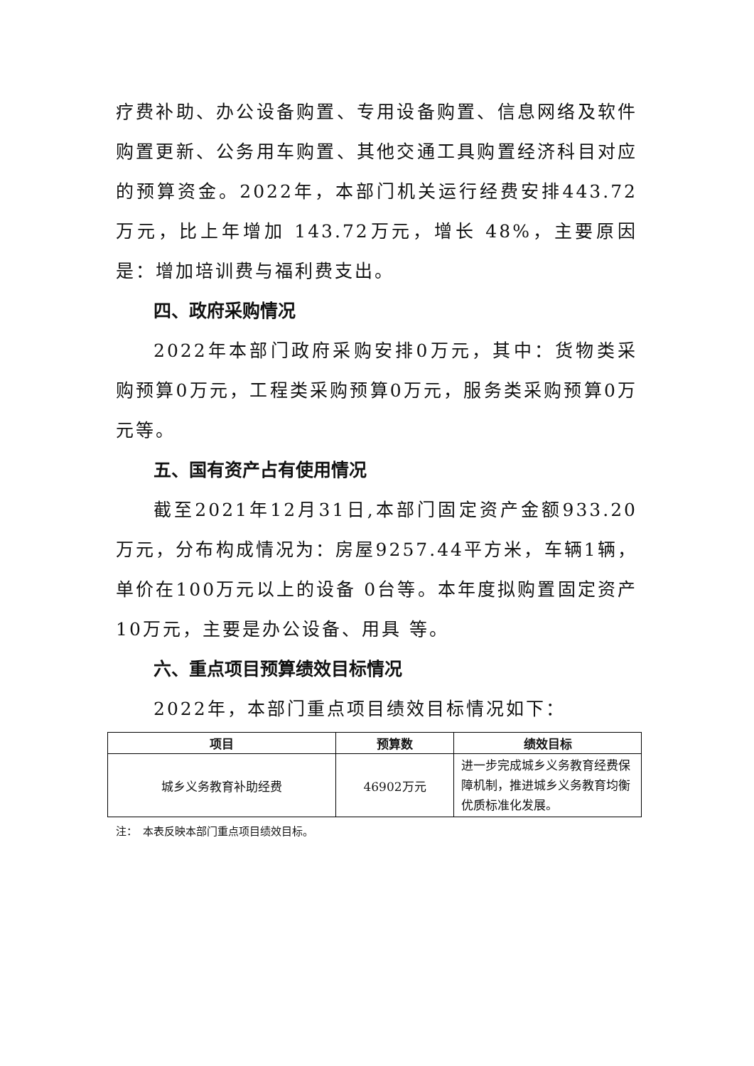疗费补助、办公设备购置、专用设备购置、信息网络及软件购置更新、公务用车购置、其他交通工具购置经济科目对应的预算资金。2022年，本部门机关运行经费安排443.72万元，比上年增加 143.72万元，增长 48%，主要原因是：增加培训费与福利费支出。
四、政府采购情况
2022年本部门政府采购安排0万元，其中：货物类采购预算0万元，工程类采购预算0万元，服务类采购预算0万元等。
五、国有资产占有使用情况
截至2021年12月31日,本部门固定资产金额933.20万元，分布构成情况为：房屋9257.44平方米，车辆1辆，单价在100万元以上的设备 0台等。本年度拟购置固定资产 10万元，主要是办公设备、用具 等。
六、重点项目预算绩效目标情况
2022年，本部门重点项目绩效目标情况如下：
| 项目 | 预算数 | 绩效目标 |
| --- | --- | --- |
| 城乡义务教育补助经费 | 46902万元 | 进一步完成城乡义务教育经费保障机制，推进城乡义务教育均衡优质标准化发展。 |
注：　本表反映本部门重点项目绩效目标。